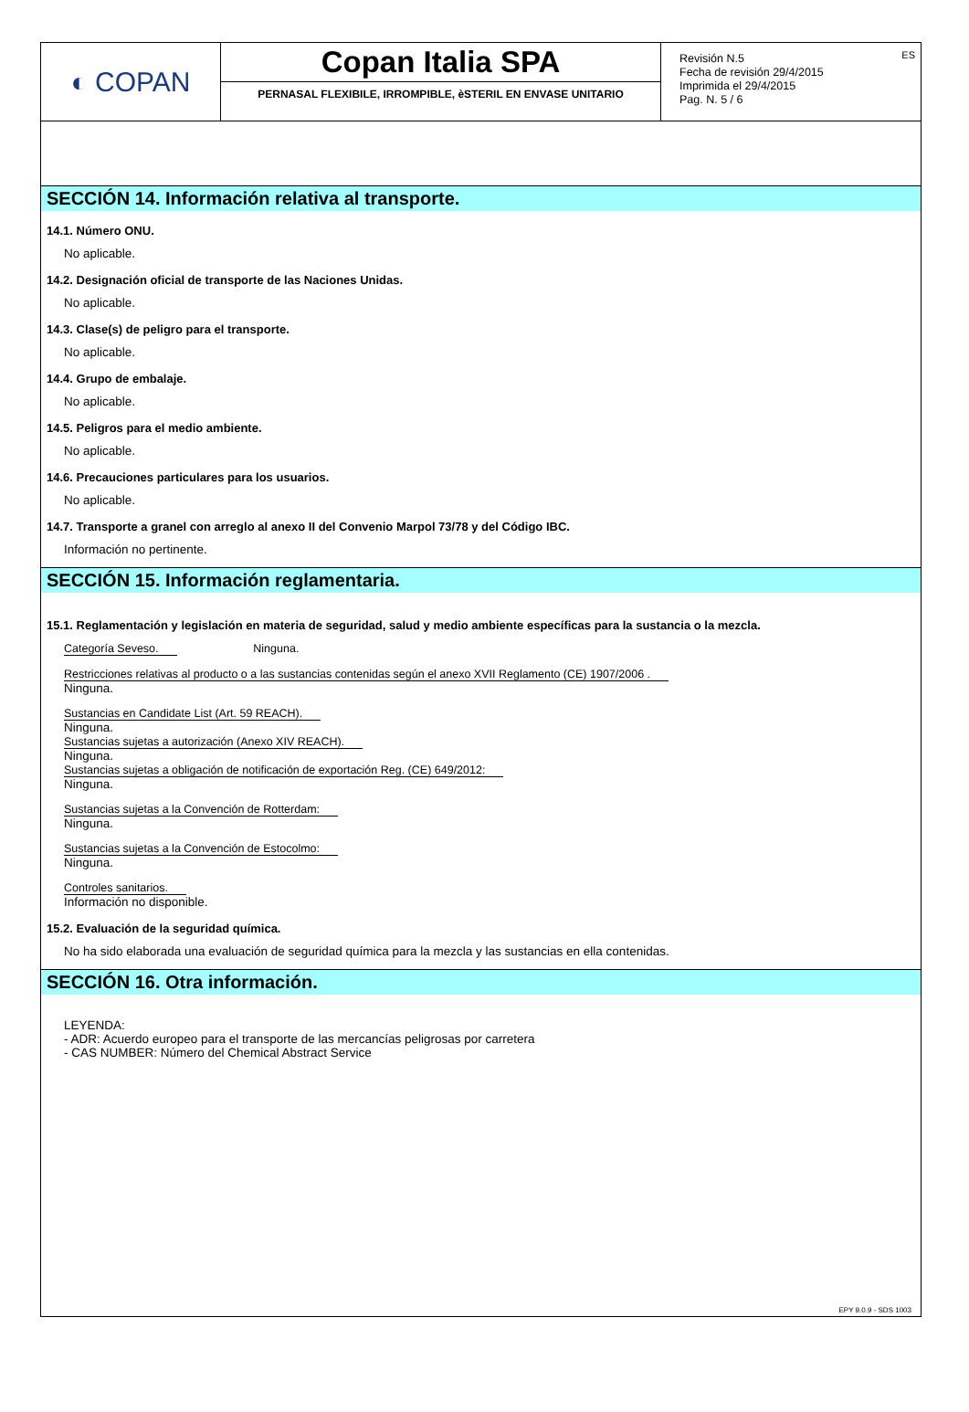◐ COPAN Copan Italia SPA
PERNASAL FLEXIBILE, IRROMPIBLE, èSTERIL EN ENVASE UNITARIO
Revisión N.5
Fecha de revisión 29/4/2015
Imprimida el 29/4/2015
Pag. N. 5 / 6
ES
SECCIÓN 14. Información relativa al transporte.
14.1. Número ONU.
No aplicable.
14.2. Designación oficial de transporte de las Naciones Unidas.
No aplicable.
14.3. Clase(s) de peligro para el transporte.
No aplicable.
14.4. Grupo de embalaje.
No aplicable.
14.5. Peligros para el medio ambiente.
No aplicable.
14.6. Precauciones particulares para los usuarios.
No aplicable.
14.7. Transporte a granel con arreglo al anexo II del Convenio Marpol 73/78 y del Código IBC.
Información no pertinente.
SECCIÓN 15. Información reglamentaria.
15.1. Reglamentación y legislación en materia de seguridad, salud y medio ambiente específicas para la sustancia o la mezcla.
Categoría Seveso. Ninguna.
Restricciones relativas al producto o a las sustancias contenidas según el anexo XVII Reglamento (CE) 1907/2006 .
Ninguna.
Sustancias en Candidate List (Art. 59 REACH).
Ninguna.
Sustancias sujetas a autorización (Anexo XIV REACH).
Ninguna.
Sustancias sujetas a obligación de notificación de exportación Reg. (CE) 649/2012:
Ninguna.
Sustancias sujetas a la Convención de Rotterdam:
Ninguna.
Sustancias sujetas a la Convención de Estocolmo:
Ninguna.
Controles sanitarios.
Información no disponible.
15.2. Evaluación de la seguridad química.
No ha sido elaborada una evaluación de seguridad química para la mezcla y las sustancias en ella contenidas.
SECCIÓN 16. Otra información.
LEYENDA:
- ADR: Acuerdo europeo para el transporte de las mercancías peligrosas por carretera
- CAS NUMBER: Número del Chemical Abstract Service
EPY 9.0.9 - SDS 1003